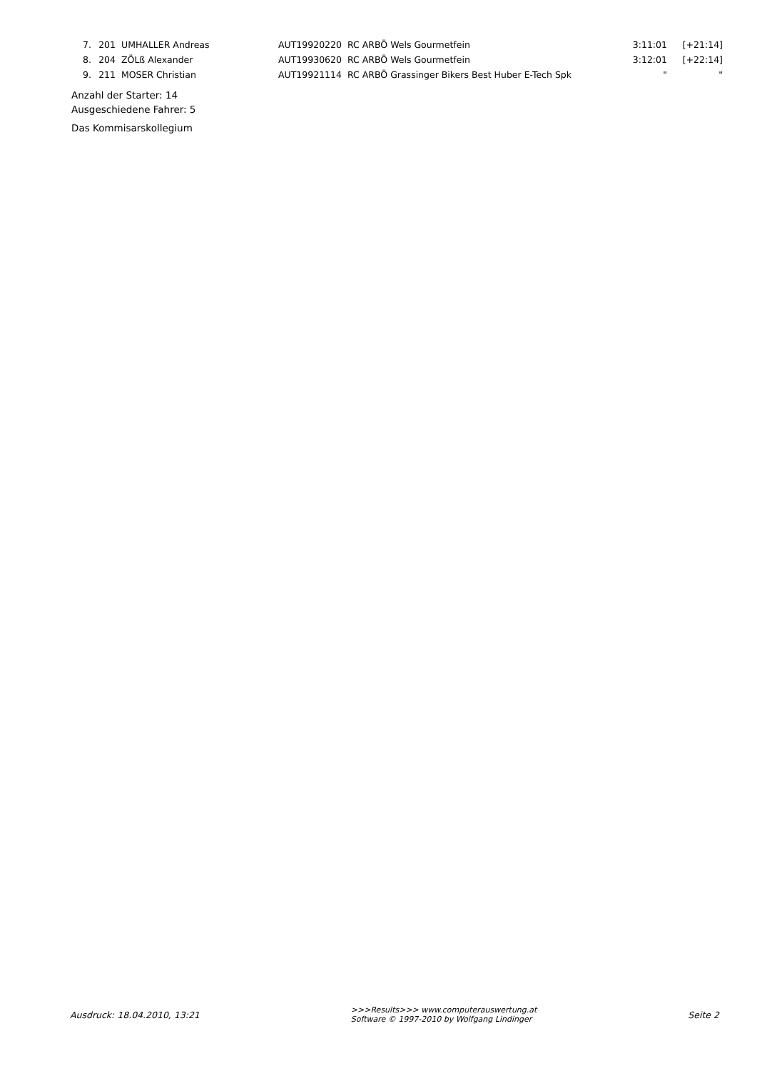| 7. | 201 | UMHALLER Andreas | AUT19920220 | RC ARBÖ Wels Gourmetfein | 3:11:01 | [+21:14] |
| 8. | 204 | ZÖLß Alexander | AUT19930620 | RC ARBÖ Wels Gourmetfein | 3:12:01 | [+22:14] |
| 9. | 211 | MOSER Christian | AUT19921114 | RC ARBÖ Grassinger Bikers Best Huber E-Tech Spk | " | " |
Anzahl der Starter: 14
Ausgeschiedene Fahrer: 5
Das Kommisarskollegium
Ausdruck: 18.04.2010, 13:21
>>>Results>>> www.computerauswertung.at
Software © 1997-2010 by Wolfgang Lindinger
Seite 2